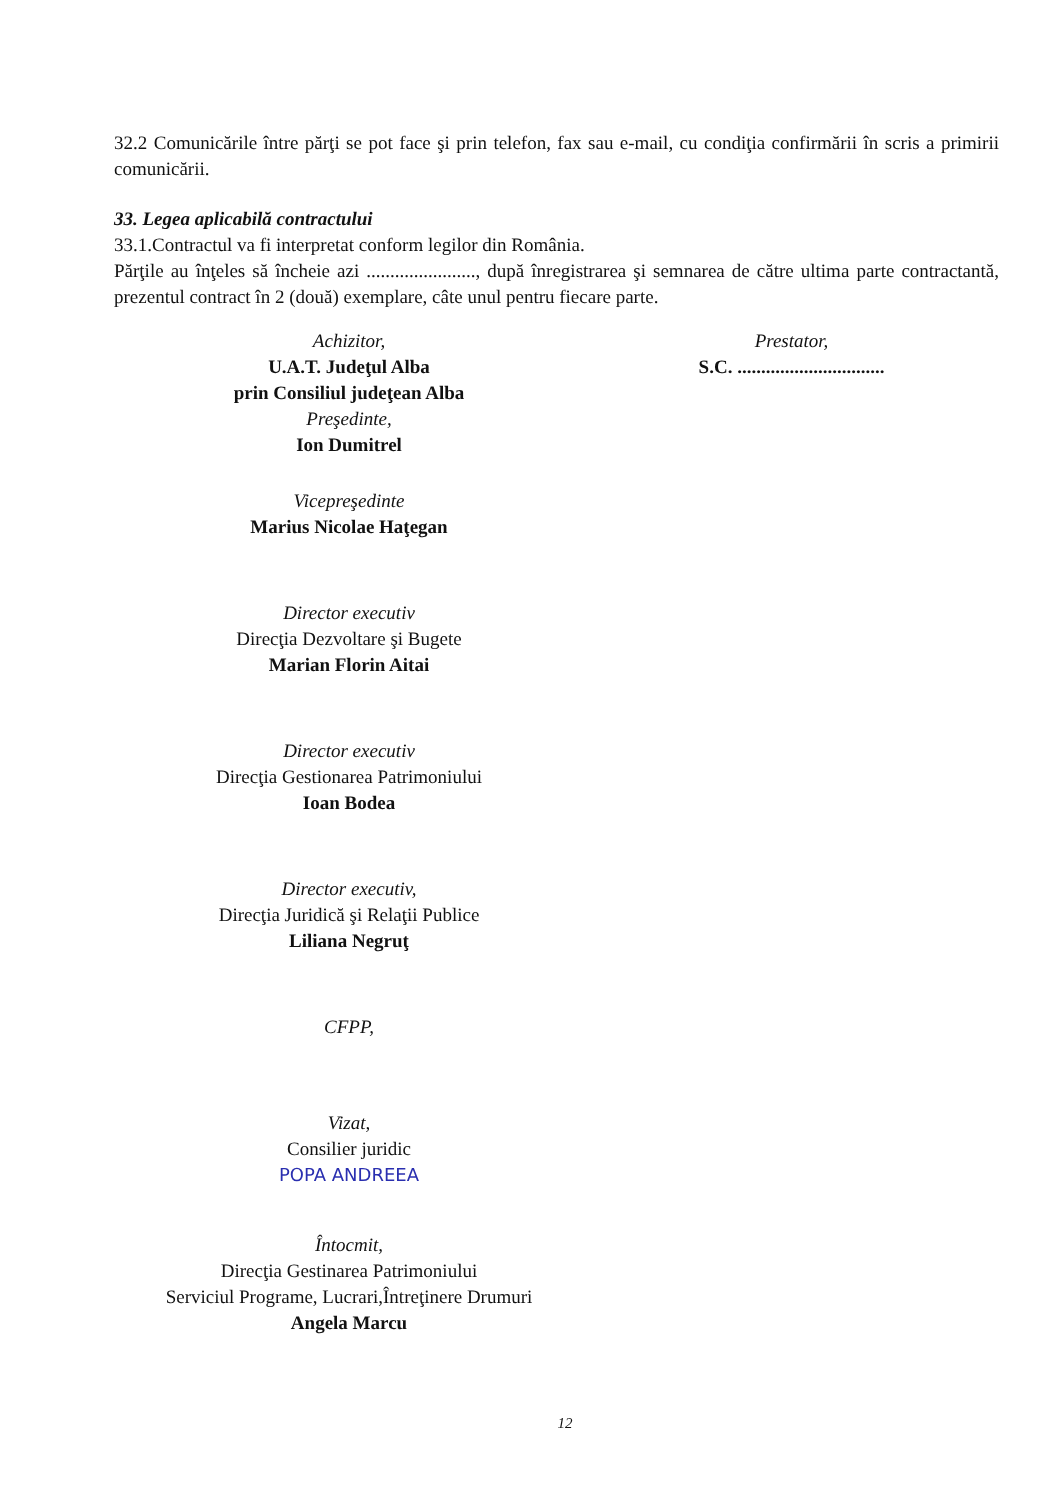32.2 Comunicările între părţi se pot face şi prin telefon, fax sau e-mail, cu condiţia confirmării în scris a primirii comunicării.
33. Legea aplicabilă contractului
33.1.Contractul va fi interpretat conform legilor din România.
Părţile au înţeles să încheie azi ......................., după înregistrarea şi semnarea de către ultima parte contractantă, prezentul contract în 2 (două) exemplare, câte unul pentru fiecare parte.
Achizitor,
U.A.T. Judeţul Alba
prin Consiliul judeţean Alba
Preşedinte,
Ion Dumitrel
Vicepreşedinte
Marius Nicolae Haţegan
Director executiv
Direcţia Dezvoltare şi Bugete
Marian Florin Aitai
Director executiv
Direcţia Gestionarea Patrimoniului
Ioan Bodea
Director executiv,
Direcţia Juridică şi Relaţii Publice
Liliana Negruţ
CFPP,
Vizat,
Consilier juridic
POPA ANDREEA
Întocmit,
Direcţia Gestinarea Patrimoniului
Serviciul Programe, Lucrari,Întreţinere Drumuri
Angela Marcu
Prestator,
S.C. ...............................
12